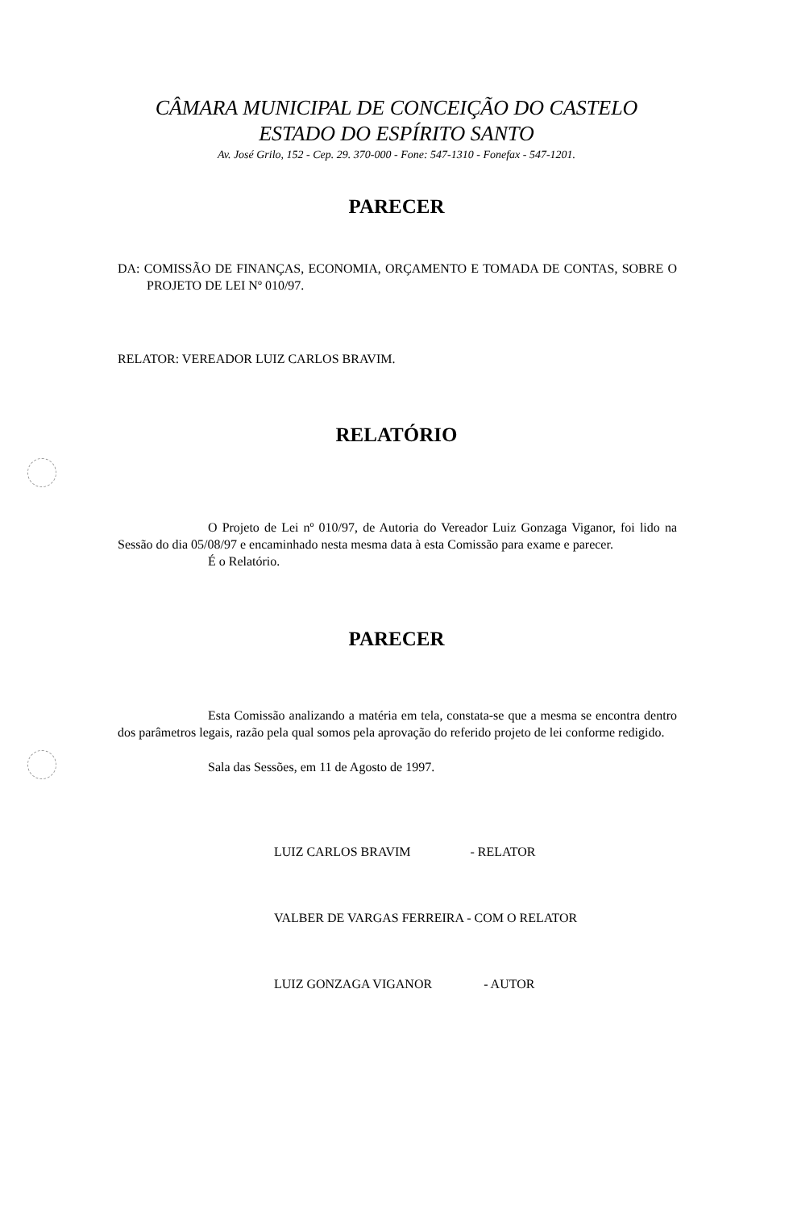CÂMARA MUNICIPAL DE CONCEIÇÃO DO CASTELO
ESTADO DO ESPÍRITO SANTO
Av. José Grilo, 152 - Cep. 29. 370-000 - Fone: 547-1310 - Fonefax - 547-1201.
PARECER
DA: COMISSÃO DE FINANÇAS, ECONOMIA, ORÇAMENTO E TOMADA DE CONTAS, SOBRE O PROJETO DE LEI Nº 010/97.
RELATOR: VEREADOR LUIZ CARLOS BRAVIM.
RELATÓRIO
O Projeto de Lei nº 010/97, de Autoria do Vereador Luiz Gonzaga Viganor, foi lido na Sessão do dia 05/08/97 e encaminhado nesta mesma data à esta Comissão para exame e parecer.
É o Relatório.
PARECER
Esta Comissão analizando a matéria em tela, constata-se que a mesma se encontra dentro dos parâmetros legais, razão pela qual somos pela aprovação do referido projeto de lei conforme redigido.
Sala das Sessões, em 11 de Agosto de 1997.
LUIZ CARLOS BRAVIM - RELATOR
VALBER DE VARGAS FERREIRA - COM O RELATOR
LUIZ GONZAGA VIGANOR - AUTOR